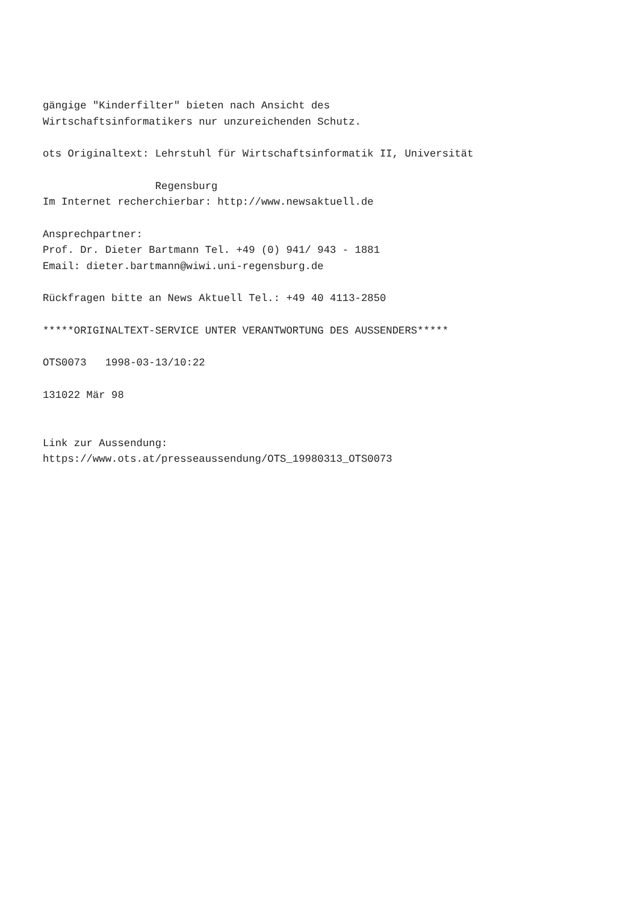gängige "Kinderfilter" bieten nach Ansicht des Wirtschaftsinformatikers nur unzureichenden Schutz. ots Originaltext: Lehrstuhl für Wirtschaftsinformatik II, Universität Regensburg Im Internet recherchierbar: http://www.newsaktuell.de Ansprechpartner: Prof. Dr. Dieter Bartmann Tel. +49 (0) 941/ 943 - 1881 Email: dieter.bartmann@wiwi.uni-regensburg.de Rückfragen bitte an News Aktuell Tel.: +49 40 4113-2850 *****ORIGINALTEXT-SERVICE UNTER VERANTWORTUNG DES AUSSENDERS***** OTS0073 1998-03-13/10:22 131022 Mär 98 Link zur Aussendung: https://www.ots.at/presseaussendung/OTS_19980313_OTS0073